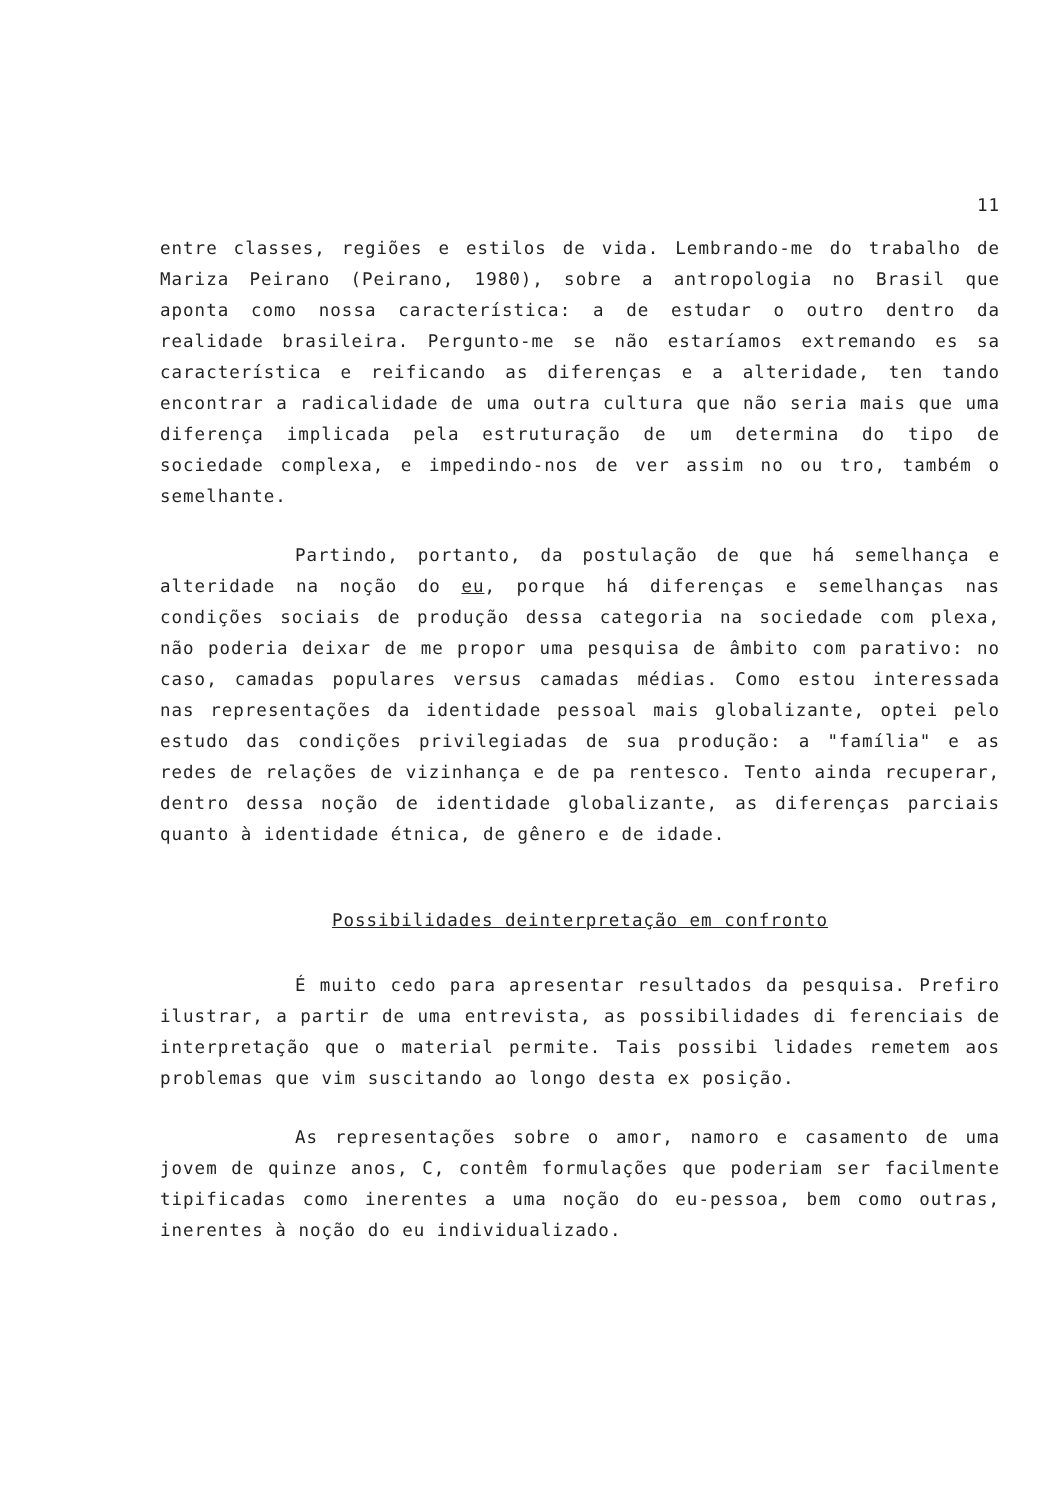11
entre classes, regiões e estilos de vida. Lembrando-me do trabalho de Mariza Peirano (Peirano, 1980), sobre a antropologia no Brasil que aponta como nossa característica: a de estudar o outro dentro da realidade brasileira. Pergunto-me se não estaríamos extremando es sa característica e reificando as diferenças e a alteridade, ten tando encontrar a radicalidade de uma outra cultura que não seria mais que uma diferença implicada pela estruturação de um determina do tipo de sociedade complexa, e impedindo-nos de ver assim no ou tro, também o semelhante.
Partindo, portanto, da postulação de que há semelhança e alteridade na noção do eu, porque há diferenças e semelhanças nas condições sociais de produção dessa categoria na sociedade com plexa, não poderia deixar de me propor uma pesquisa de âmbito com parativo: no caso, camadas populares versus camadas médias. Como estou interessada nas representações da identidade pessoal mais globalizante, optei pelo estudo das condições privilegiadas de sua produção: a "família" e as redes de relações de vizinhança e de pa rentesco. Tento ainda recuperar, dentro dessa noção de identidade globalizante, as diferenças parciais quanto à identidade étnica, de gênero e de idade.
Possibilidades deinterpretação em confronto
É muito cedo para apresentar resultados da pesquisa. Prefiro ilustrar, a partir de uma entrevista, as possibilidades di ferenciais de interpretação que o material permite. Tais possibi lidades remetem aos problemas que vim suscitando ao longo desta ex posição.
As representações sobre o amor, namoro e casamento de uma jovem de quinze anos, C, contêm formulações que poderiam ser facilmente tipificadas como inerentes a uma noção do eu-pessoa, bem como outras, inerentes à noção do eu individualizado.